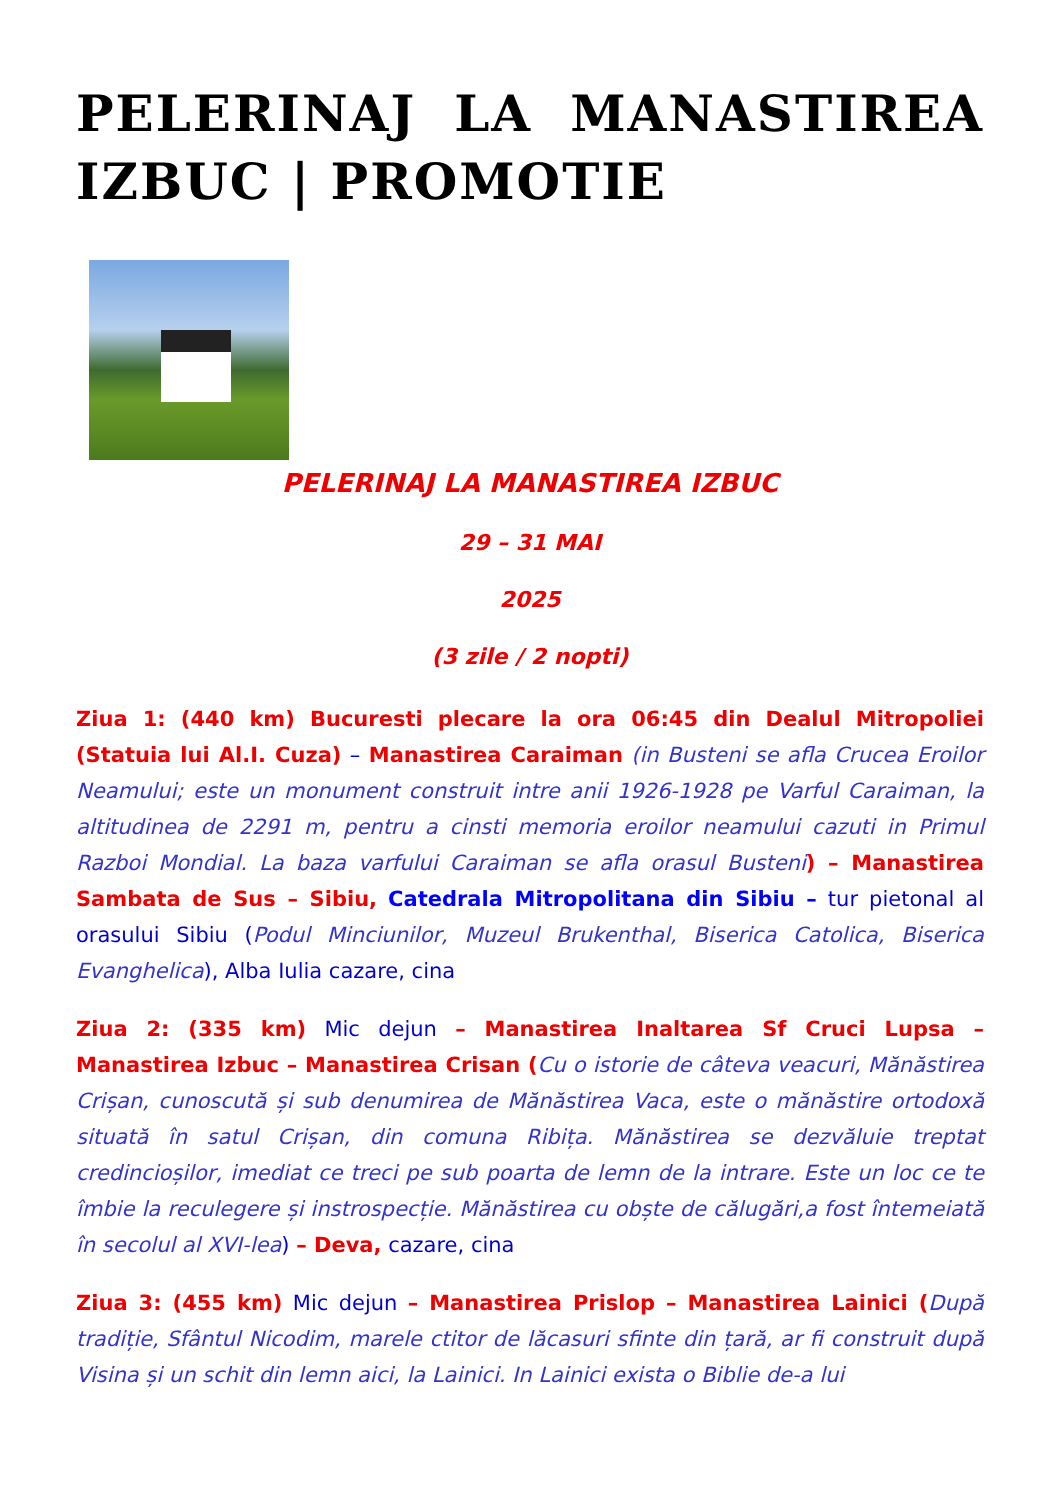PELERINAJ LA MANASTIREA IZBUC | PROMOTIE
PELERINAJ LA MANASTIREA IZBUC
29 – 31 MAI
2025
(3 zile / 2 nopti)
Ziua 1: (440 km) Bucuresti plecare la ora 06:45 din Dealul Mitropoliei (Statuia lui Al.I. Cuza) – Manastirea Caraiman (in Busteni se afla Crucea Eroilor Neamului; este un monument construit intre anii 1926-1928 pe Varful Caraiman, la altitudinea de 2291 m, pentru a cinsti memoria eroilor neamului cazuti in Primul Razboi Mondial. La baza varfului Caraiman se afla orasul Busteni) – Manastirea Sambata de Sus – Sibiu, Catedrala Mitropolitana din Sibiu – tur pietonal al orasului Sibiu (Podul Minciunilor, Muzeul Brukenthal, Biserica Catolica, Biserica Evanghelica), Alba Iulia cazare, cina
Ziua 2: (335 km) Mic dejun – Manastirea Inaltarea Sf Cruci Lupsa – Manastirea Izbuc – Manastirea Crisan (Cu o istorie de câteva veacuri, Mănăstirea Crișan, cunoscută și sub denumirea de Mănăstirea Vaca, este o mănăstire ortodoxă situată în satul Crișan, din comuna Ribița. Mănăstirea se dezvăluie treptat credincioșilor, imediat ce treci pe sub poarta de lemn de la intrare. Este un loc ce te îmbie la reculegere și instrospecție. Mănăstirea cu obște de călugări,a fost întemeiată în secolul al XVI-lea) – Deva, cazare, cina
Ziua 3: (455 km) Mic dejun – Manastirea Prislop – Manastirea Lainici (După tradiție, Sfântul Nicodim, marele ctitor de lăcasuri sfinte din țară, ar fi construit după Visina și un schit din lemn aici, la Lainici. In Lainici exista o Biblie de-a lui